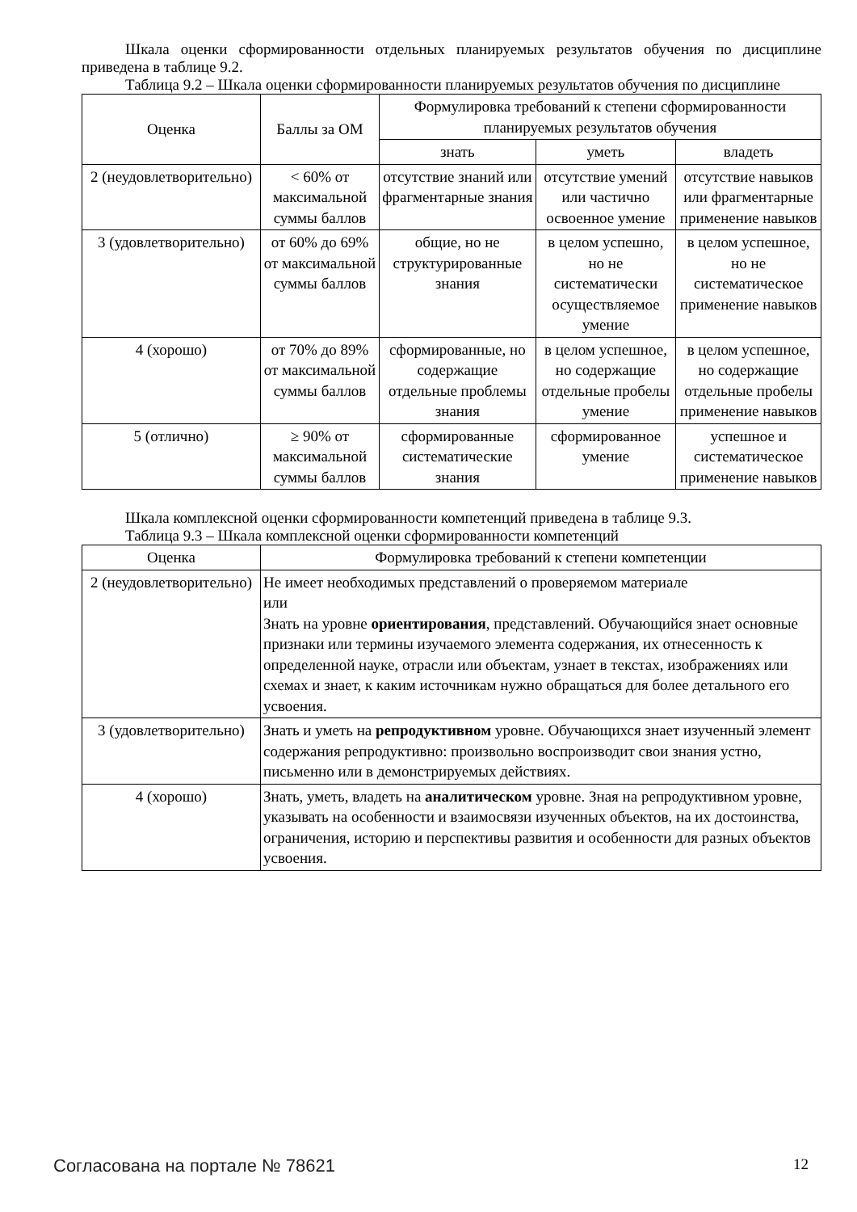Шкала оценки сформированности отдельных планируемых результатов обучения по дисциплине приведена в таблице 9.2.
Таблица 9.2 – Шкала оценки сформированности планируемых результатов обучения по дисциплине
| Оценка | Баллы за ОМ | Формулировка требований к степени сформированности планируемых результатов обучения | | |
| --- | --- | --- | --- | --- |
| | | знать | уметь | владеть |
| 2 (неудовлетворительно) | < 60% от максимальной суммы баллов | отсутствие знаний или фрагментарные знания | отсутствие умений или частично освоенное умение | отсутствие навыков или фрагментарные применение навыков |
| 3 (удовлетворительно) | от 60% до 69% от максимальной суммы баллов | общие, но не структурированные знания | в целом успешно, но не систематически осуществляемое умение | в целом успешное, но не систематическое применение навыков |
| 4 (хорошо) | от 70% до 89% от максимальной суммы баллов | сформированные, но содержащие отдельные проблемы знания | в целом успешное, но содержащие отдельные пробелы умение | в целом успешное, но содержащие отдельные пробелы применение навыков |
| 5 (отлично) | ≥ 90% от максимальной суммы баллов | сформированные систематические знания | сформированное умение | успешное и систематическое применение навыков |
Шкала комплексной оценки сформированности компетенций приведена в таблице 9.3.
Таблица 9.3 – Шкала комплексной оценки сформированности компетенций
| Оценка | Формулировка требований к степени компетенции |
| --- | --- |
| 2 (неудовлетворительно) | Не имеет необходимых представлений о проверяемом материале или Знать на уровне ориентирования , представлений. Обучающийся знает основные признаки или термины изучаемого элемента содержания, их отнесенность к определенной науке, отрасли или объектам, узнает в текстах, изображениях или схемах и знает, к каким источникам нужно обращаться для более детального его усвоения. |
| 3 (удовлетворительно) | Знать и уметь на репродуктивном уровне. Обучающихся знает изученный элемент содержания репродуктивно: произвольно воспроизводит свои знания устно, письменно или в демонстрируемых действиях. |
| 4 (хорошо) | Знать, уметь, владеть на аналитическом уровне. Зная на репродуктивном уровне, указывать на особенности и взаимосвязи изученных объектов, на их достоинства, ограничения, историю и перспективы развития и особенности для разных объектов усвоения. |
Согласована на портале № 78621 12